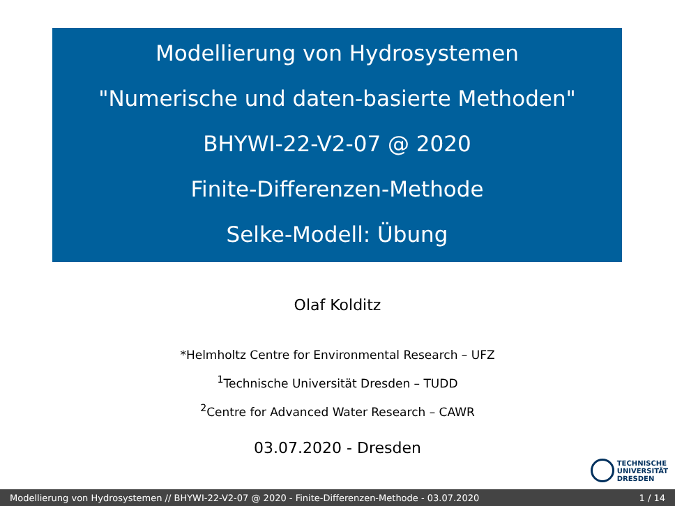Modellierung von Hydrosystemen
"Numerische und daten-basierte Methoden"
BHYWI-22-V2-07 @ 2020
Finite-Differenzen-Methode
Selke-Modell: Übung
Olaf Kolditz
*Helmholtz Centre for Environmental Research – UFZ
<sup>1</sup> Technische Universität Dresden – TUDD
<sup>2</sup> Centre for Advanced Water Research – CAWR
03.07.2020 - Dresden
TECHNISCHE
UNIVERSITÄT
DRESDEN
Modellierung von Hydrosystemen // BHYWI-22-V2-07 @ 2020 - Finite-Differenzen-Methode - 03.07.2020 1 / 14